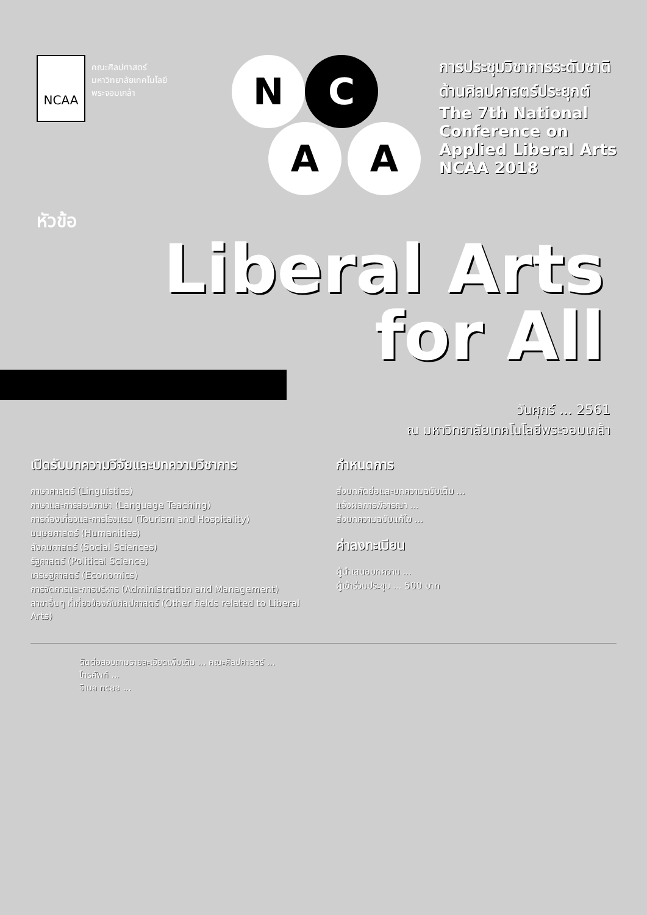NCAA
คณะศิลปศาสตร์
มหาวิทยาลัยเทคโนโลยี
พระจอมเกล้า
N C
A A
การประชุมวิชาการระดับชาติ ด้านศิลปศาสตร์ประยุกต์
The 7th National Conference on Applied Liberal Arts NCAA 2018
หัวข้อ
Liberal Arts
for All
วันศุกร์ ... 2561
ณ มหาวิทยาลัยเทคโนโลยีพระจอมเกล้า
เปิดรับบทความวิจัยและบทความวิชาการ
ภาษาศาสตร์ (Linguistics)
ภาษาและการสอนภาษา (Language Teaching)
การท่องเที่ยวและการโรงแรม (Tourism and Hospitality)
มนุษยศาสตร์ (Humanities)
สังคมศาสตร์ (Social Sciences)
รัฐศาสตร์ (Political Science)
เศรษฐศาสตร์ (Economics)
การจัดการและการบริหาร (Administration and Management)
สาขาอื่นๆ ที่เกี่ยวข้องกับศิลปศาสตร์ (Other fields related to Liberal Arts)
กำหนดการ
ส่งบทคัดย่อและบทความฉบับเต็ม ...
แจ้งผลการพิจารณา ...
ส่งบทความฉบับแก้ไข ...
ค่าลงทะเบียน
ผู้นำเสนอบทความ ...
ผู้เข้าร่วมประชุม ... 500 บาท
ติดต่อสอบถามรายละเอียดเพิ่มเติม ... คณะศิลปศาสตร์ ...
โทรศัพท์ ...
อีเมล ncaa ...